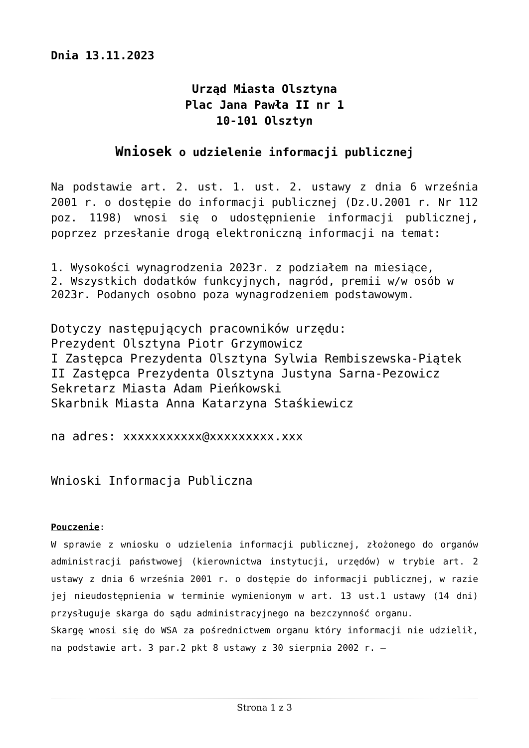Dnia 13.11.2023
Urząd Miasta Olsztyna
Plac Jana Pawła II nr 1
10-101 Olsztyn
Wniosek o udzielenie informacji publicznej
Na podstawie art. 2. ust. 1. ust. 2. ustawy z dnia 6 września 2001 r. o dostępie do informacji publicznej (Dz.U.2001 r. Nr 112 poz. 1198) wnosi się o udostępnienie informacji publicznej, poprzez przesłanie drogą elektroniczną informacji na temat:
1. Wysokości wynagrodzenia 2023r. z podziałem na miesiące,
2. Wszystkich dodatków funkcyjnych, nagród, premii w/w osób w 2023r. Podanych osobno poza wynagrodzeniem podstawowym.
Dotyczy następujących pracowników urzędu:
Prezydent Olsztyna Piotr Grzymowicz
I Zastępca Prezydenta Olsztyna Sylwia Rembiszewska-Piątek
II Zastępca Prezydenta Olsztyna Justyna Sarna-Pezowicz
Sekretarz Miasta Adam Pieńkowski
Skarbnik Miasta Anna Katarzyna Staśkiewicz
na adres: xxxxxxxxxxx@xxxxxxxxx.xxx
Wnioski Informacja Publiczna
Pouczenie:
W sprawie z wniosku o udzielenia informacji publicznej, złożonego do organów administracji państwowej (kierownictwa instytucji, urzędów) w trybie art. 2 ustawy z dnia 6 września 2001 r. o dostępie do informacji publicznej, w razie jej nieudostępnienia w terminie wymienionym w art. 13 ust.1 ustawy (14 dni) przysługuje skarga do sądu administracyjnego na bezczynność organu.
Skargę wnosi się do WSA za pośrednictwem organu który informacji nie udzielił, na podstawie art. 3 par.2 pkt 8 ustawy z 30 sierpnia 2002 r. –
Strona 1 z 3